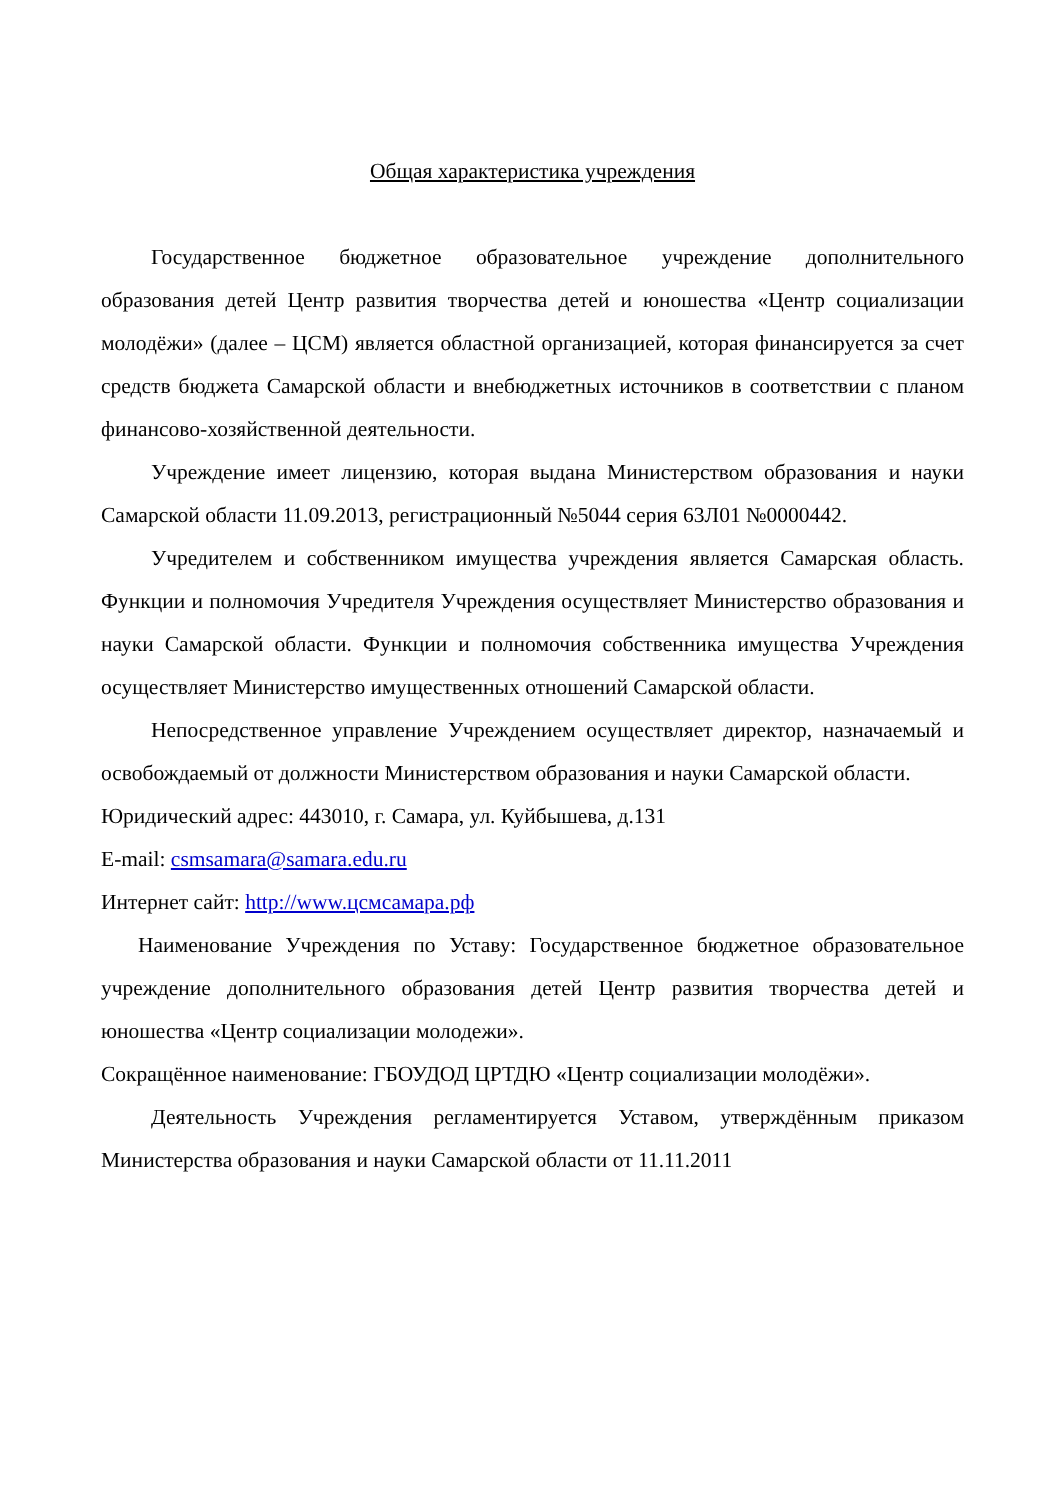Общая характеристика учреждения
Государственное бюджетное образовательное учреждение дополнительного образования детей Центр развития творчества детей и юношества «Центр социализации молодёжи» (далее – ЦСМ) является областной организацией, которая финансируется за счет средств бюджета Самарской области и внебюджетных источников в соответствии с планом финансово-хозяйственной деятельности.
Учреждение имеет лицензию, которая выдана Министерством образования и науки Самарской области 11.09.2013, регистрационный №5044 серия 63Л01 №0000442.
Учредителем и собственником имущества учреждения является Самарская область. Функции и полномочия Учредителя Учреждения осуществляет Министерство образования и науки Самарской области. Функции и полномочия собственника имущества Учреждения осуществляет Министерство имущественных отношений Самарской области.
Непосредственное управление Учреждением осуществляет директор, назначаемый и освобождаемый от должности Министерством образования и науки Самарской области.
Юридический адрес: 443010, г. Самара, ул. Куйбышева, д.131
E-mail: csmsamara@samara.edu.ru
Интернет сайт: http://www.цсмсамара.рф
Наименование Учреждения по Уставу: Государственное бюджетное образовательное учреждение дополнительного образования детей Центр развития творчества детей и юношества «Центр социализации молодежи».
Сокращённое наименование: ГБОУДОД ЦРТДЮ «Центр социализации молодёжи».
Деятельность Учреждения регламентируется Уставом, утверждённым приказом Министерства образования и науки Самарской области от 11.11.2011